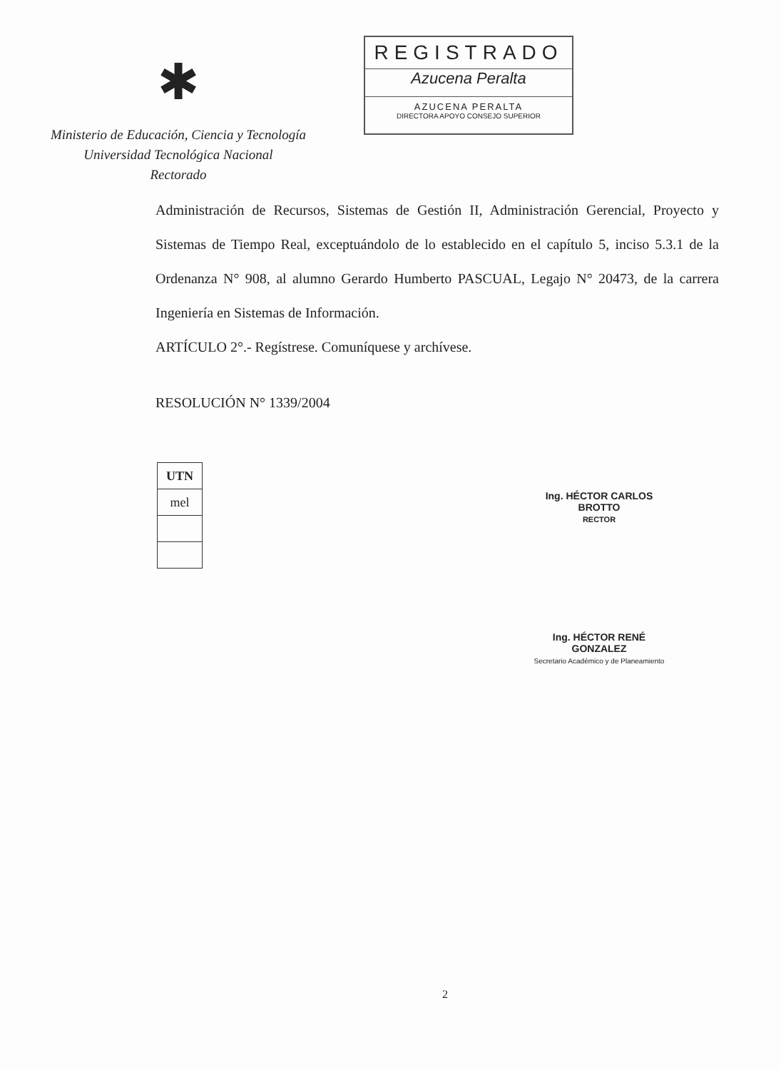✱
Ministerio de Educación, Ciencia y Tecnología
Universidad Tecnológica Nacional
Rectorado
REGISTRADO
Azucena Peralta
AZUCENA PERALTA
DIRECTORA APOYO CONSEJO SUPERIOR
Administración de Recursos, Sistemas de Gestión II, Administración Gerencial, Proyecto y Sistemas de Tiempo Real, exceptuándolo de lo establecido en el capítulo 5, inciso 5.3.1 de la Ordenanza N° 908, al alumno Gerardo Humberto PASCUAL, Legajo N° 20473, de la carrera Ingeniería en Sistemas de Información.
ARTÍCULO 2°.- Regístrese. Comuníquese y archívese.
RESOLUCIÓN N° 1339/2004
| UTN |
| --- |
| mel |
Ing. HÉCTOR CARLOS BROTTO
RECTOR
Ing. HÉCTOR RENÉ GONZALEZ
Secretario Académico y de Planeamiento
2